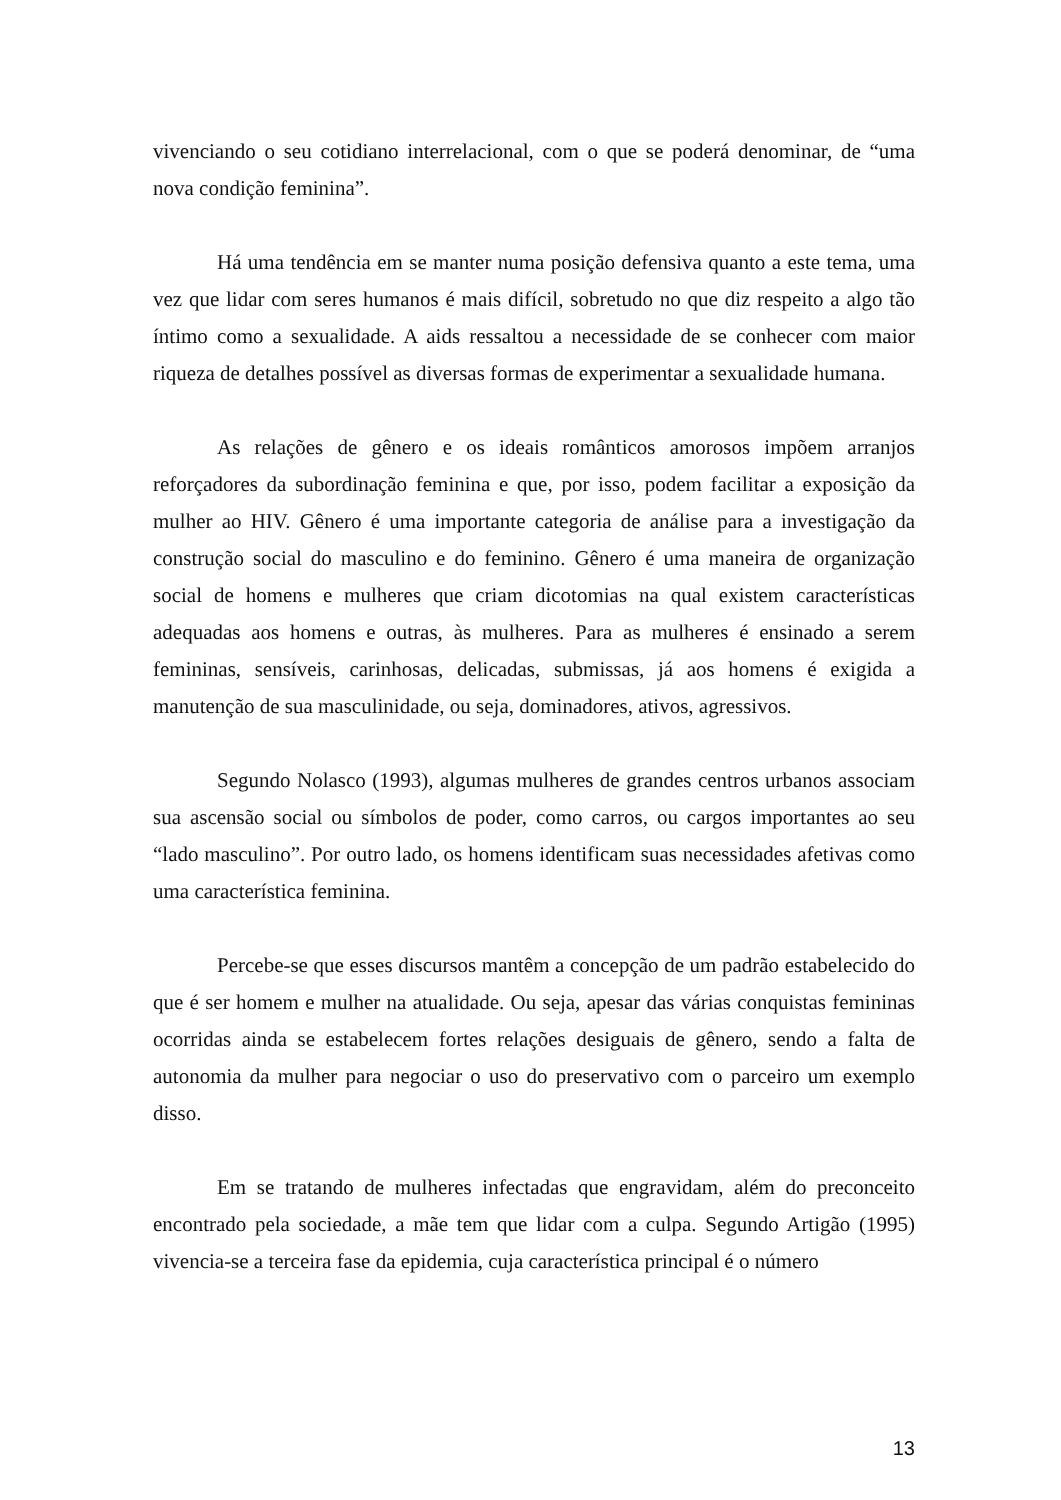vivenciando o seu cotidiano interrelacional, com o que se poderá denominar, de “uma nova condição feminina”.
Há uma tendência em se manter numa posição defensiva quanto a este tema, uma vez que lidar com seres humanos é mais difícil, sobretudo no que diz respeito a algo tão íntimo como a sexualidade. A aids ressaltou a necessidade de se conhecer com maior riqueza de detalhes possível as diversas formas de experimentar a sexualidade humana.
As relações de gênero e os ideais românticos amorosos impõem arranjos reforçadores da subordinação feminina e que, por isso, podem facilitar a exposição da mulher ao HIV. Gênero é uma importante categoria de análise para a investigação da construção social do masculino e do feminino. Gênero é uma maneira de organização social de homens e mulheres que criam dicotomias na qual existem características adequadas aos homens e outras, às mulheres. Para as mulheres é ensinado a serem femininas, sensíveis, carinhosas, delicadas, submissas, já aos homens é exigida a manutenção de sua masculinidade, ou seja, dominadores, ativos, agressivos.
Segundo Nolasco (1993), algumas mulheres de grandes centros urbanos associam sua ascensão social ou símbolos de poder, como carros, ou cargos importantes ao seu “lado masculino”. Por outro lado, os homens identificam suas necessidades afetivas como uma característica feminina.
Percebe-se que esses discursos mantêm a concepção de um padrão estabelecido do que é ser homem e mulher na atualidade. Ou seja, apesar das várias conquistas femininas ocorridas ainda se estabelecem fortes relações desiguais de gênero, sendo a falta de autonomia da mulher para negociar o uso do preservativo com o parceiro um exemplo disso.
Em se tratando de mulheres infectadas que engravidam, além do preconceito encontrado pela sociedade, a mãe tem que lidar com a culpa. Segundo Artigão (1995) vivencia-se a terceira fase da epidemia, cuja característica principal é o número
13